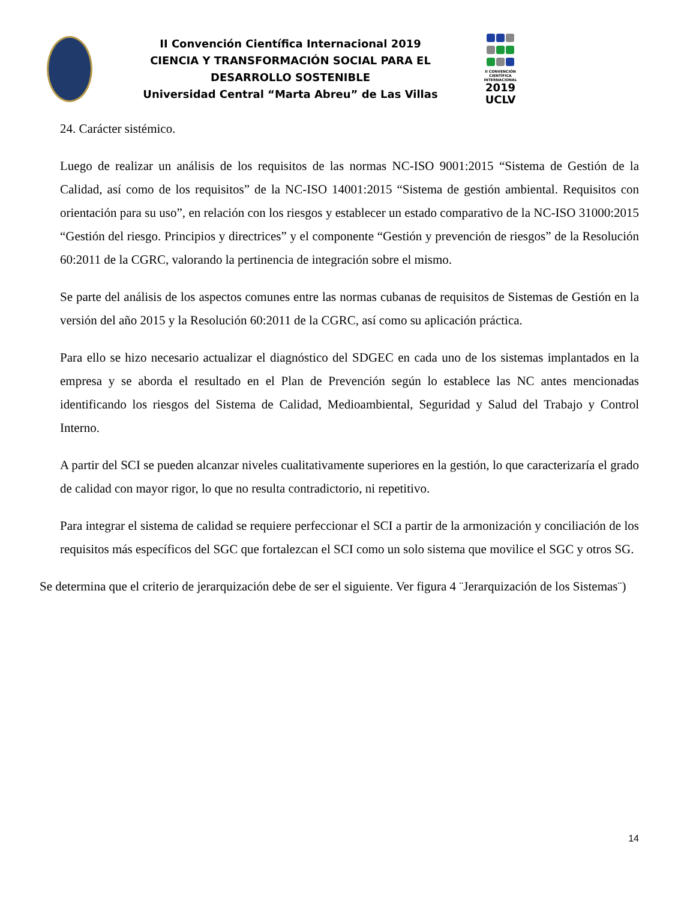II Convención Científica Internacional 2019
CIENCIA Y TRANSFORMACIÓN SOCIAL PARA EL DESARROLLO SOSTENIBLE
Universidad Central “Marta Abreu” de Las Villas
II CONVENCIÓN CIENTÍFICA INTERNACIONAL
2019
UCLV
24. Carácter sistémico.
Luego de realizar un análisis de los requisitos de las normas NC-ISO 9001:2015 “Sistema de Gestión de la Calidad, así como de los requisitos” de la NC-ISO 14001:2015 “Sistema de gestión ambiental. Requisitos con orientación para su uso”, en relación con los riesgos y establecer un estado comparativo de la NC-ISO 31000:2015 “Gestión del riesgo. Principios y directrices” y el componente “Gestión y prevención de riesgos” de la Resolución 60:2011 de la CGRC, valorando la pertinencia de integración sobre el mismo.
Se parte del análisis de los aspectos comunes entre las normas cubanas de requisitos de Sistemas de Gestión en la versión del año 2015 y la Resolución 60:2011 de la CGRC, así como su aplicación práctica.
Para ello se hizo necesario actualizar el diagnóstico del SDGEC en cada uno de los sistemas implantados en la empresa y se aborda el resultado en el Plan de Prevención según lo establece las NC antes mencionadas identificando los riesgos del Sistema de Calidad, Medioambiental, Seguridad y Salud del Trabajo y Control Interno.
A partir del SCI se pueden alcanzar niveles cualitativamente superiores en la gestión, lo que caracterizaría el grado de calidad con mayor rigor, lo que no resulta contradictorio, ni repetitivo.
Para integrar el sistema de calidad se requiere perfeccionar el SCI a partir de la armonización y conciliación de los requisitos más específicos del SGC que fortalezcan el SCI como un solo sistema que movilice el SGC y otros SG.
Se determina que el criterio de jerarquización debe de ser el siguiente. Ver figura 4 ¨Jerarquización de los Sistemas¨)
14